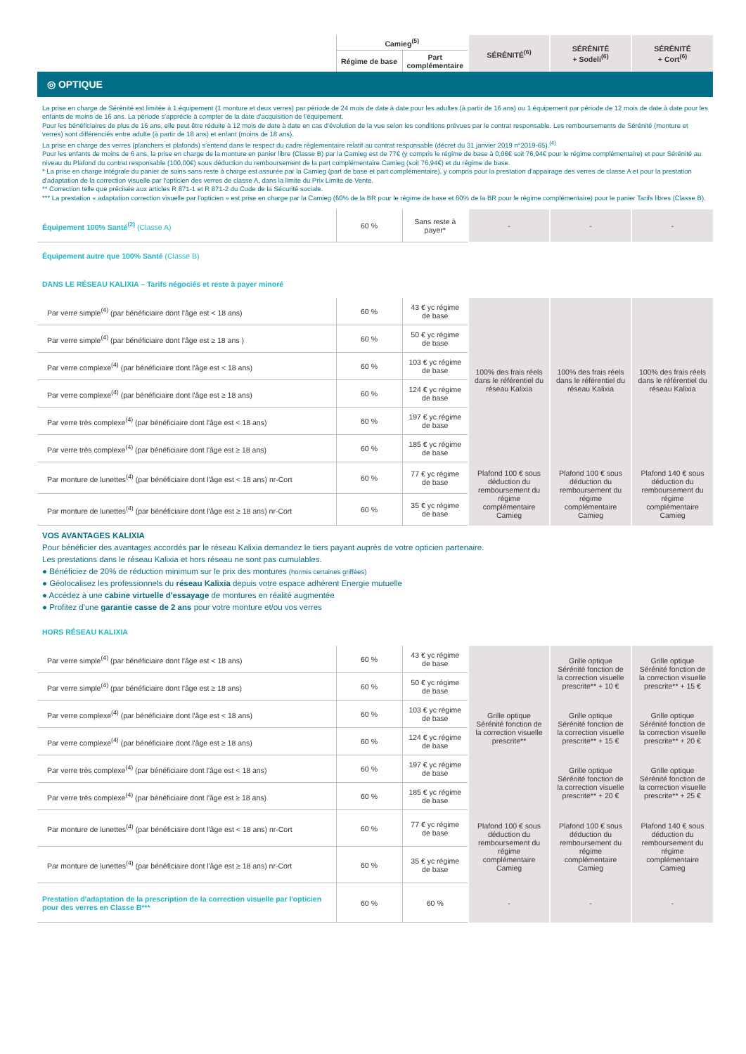| | Camieg<sup>(5)</sup> | | SÉRÉNITÉ<sup>(6)</sup> | SÉRÉNITÉ + Sodeli<sup>(6)</sup> | SÉRÉNITÉ + Cort<sup>(6)</sup> |
| | Régime de base | Part complémentaire | | | |
| ◎ OPTIQUE | | | | | |
| La prise en charge de Sérénité est limitée à 1 équipement (1 monture et deux verres) par période de 24 mois de date à date pour les adultes (à partir de 16 ans) ou 1 équipement par période de 12 mois de date à date pour les enfants de moins de 16 ans. La période s'apprécie à compter de la date d'acquisition de l'équipement. Pour les bénéficiaires de plus de 16 ans, elle peut être réduite à 12 mois de date à date en cas d'évolution de la vue selon les conditions prévues par le contrat responsable. Les remboursements de Sérénité (monture et verres) sont différenciés entre adulte (à partir de 18 ans) et enfant (moins de 18 ans). La prise en charge des verres (planchers et plafonds) s'entend dans le respect du cadre règlementaire relatif au contrat responsable (décret du 31 janvier 2019 n°2019-65).<sup>(4)</sup> Pour les enfants de moins de 6 ans, la prise en charge de la monture en panier libre (Classe B) par la Camieg est de 77€ (y compris le régime de base à 0,06€ soit 76,94€ pour le régime complémentaire) et pour Sérénité au niveau du Plafond du contrat responsable (100,00€) sous déduction du remboursement de la part complémentaire Camieg (soit 76,94€) et du régime de base. * La prise en charge intégrale du panier de soins sans reste à charge est assurée par la Camieg (part de base et part complémentaire), y compris pour la prestation d'appairage des verres de classe A et pour la prestation d'adaptation de la correction visuelle par l'opticien des verres de classe A, dans la limite du Prix Limite de Vente. ** Correction telle que précisée aux articles R 871-1 et R 871-2 du Code de la Sécurité sociale. *** La prestation « adaptation correction visuelle par l'opticien » est prise en charge par la Camieg (60% de la BR pour le régime de base et 60% de la BR pour le régime complémentaire) pour le panier Tarifs libres (Classe B). | | | | | |
| Équipement 100% Santé<sup>(2)</sup> (Classe A) | 60 % | Sans reste à payer* | - | - | - |
| Équipement autre que 100% Santé (Classe B) | | | | | |
| DANS LE RÉSEAU KALIXIA – Tarifs négociés et reste à payer minoré | | | | | |
| Par verre simple<sup>(4)</sup> (par bénéficiaire dont l'âge est < 18 ans) | 60 % | 43 € yc régime de base | 100% des frais réels dans le référentiel du réseau Kalixia | 100% des frais réels dans le référentiel du réseau Kalixia | 100% des frais réels dans le référentiel du réseau Kalixia |
| Par verre simple<sup>(4)</sup> (par bénéficiaire dont l'âge est ≥ 18 ans ) | 60 % | 50 € yc régime de base | | | |
| Par verre complexe<sup>(4)</sup> (par bénéficiaire dont l'âge est < 18 ans) | 60 % | 103 € yc régime de base | | | |
| Par verre complexe<sup>(4)</sup> (par bénéficiaire dont l'âge est ≥ 18 ans) | 60 % | 124 € yc régime de base | | | |
| Par verre très complexe<sup>(4)</sup> (par bénéficiaire dont l'âge est < 18 ans) | 60 % | 197 € yc régime de base | | | |
| Par verre très complexe<sup>(4)</sup> (par bénéficiaire dont l'âge est ≥ 18 ans) | 60 % | 185 € yc régime de base | | | |
| Par monture de lunettes<sup>(4)</sup> (par bénéficiaire dont l'âge est < 18 ans) nr-Cort | 60 % | 77 € yc régime de base | Plafond 100 € sous déduction du remboursement du régime complémentaire Camieg | Plafond 100 € sous déduction du remboursement du régime complémentaire Camieg | Plafond 140 € sous déduction du remboursement du régime complémentaire Camieg |
| Par monture de lunettes<sup>(4)</sup> (par bénéficiaire dont l'âge est ≥ 18 ans) nr-Cort | 60 % | 35 € yc régime de base | | | |
| VOS AVANTAGES KALIXIA Pour bénéficier des avantages accordés par le réseau Kalixia demandez le tiers payant auprès de votre opticien partenaire. Les prestations dans le réseau Kalixia et hors réseau ne sont pas cumulables. ● Bénéficiez de 20% de réduction minimum sur le prix des montures (hormis certaines griffées) ● Géolocalisez les professionnels du réseau Kalixia depuis votre espace adhérent Energie mutuelle ● Accédez à une cabine virtuelle d'essayage de montures en réalité augmentée ● Profitez d'une garantie casse de 2 ans pour votre monture et/ou vos verres | | | | | |
| HORS RÉSEAU KALIXIA | | | | | |
| Par verre simple<sup>(4)</sup> (par bénéficiaire dont l'âge est < 18 ans) | 60 % | 43 € yc régime de base | Grille optique Sérénité fonction de la correction visuelle prescrite** | Grille optique Sérénité fonction de la correction visuelle prescrite** + 10 € | Grille optique Sérénité fonction de la correction visuelle prescrite** + 15 € |
| Par verre simple<sup>(4)</sup> (par bénéficiaire dont l'âge est ≥ 18 ans) | 60 % | 50 € yc régime de base | | | |
| Par verre complexe<sup>(4)</sup> (par bénéficiaire dont l'âge est < 18 ans) | 60 % | 103 € yc régime de base | | Grille optique Sérénité fonction de la correction visuelle prescrite** + 15 € | Grille optique Sérénité fonction de la correction visuelle prescrite** + 20 € |
| Par verre complexe<sup>(4)</sup> (par bénéficiaire dont l'âge est ≥ 18 ans) | 60 % | 124 € yc régime de base | | | |
| Par verre très complexe<sup>(4)</sup> (par bénéficiaire dont l'âge est < 18 ans) | 60 % | 197 € yc régime de base | | Grille optique Sérénité fonction de la correction visuelle prescrite** + 20 € | Grille optique Sérénité fonction de la correction visuelle prescrite** + 25 € |
| Par verre très complexe<sup>(4)</sup> (par bénéficiaire dont l'âge est ≥ 18 ans) | 60 % | 185 € yc régime de base | | | |
| Par monture de lunettes<sup>(4)</sup> (par bénéficiaire dont l'âge est < 18 ans) nr-Cort | 60 % | 77 € yc régime de base | Plafond 100 € sous déduction du remboursement du régime complémentaire Camieg | Plafond 100 € sous déduction du remboursement du régime complémentaire Camieg | Plafond 140 € sous déduction du remboursement du régime complémentaire Camieg |
| Par monture de lunettes<sup>(4)</sup> (par bénéficiaire dont l'âge est ≥ 18 ans) nr-Cort | 60 % | 35 € yc régime de base | | | |
| Prestation d'adaptation de la prescription de la correction visuelle par l'opticien pour des verres en Classe B*** | 60 % | 60 % | - | - | - |